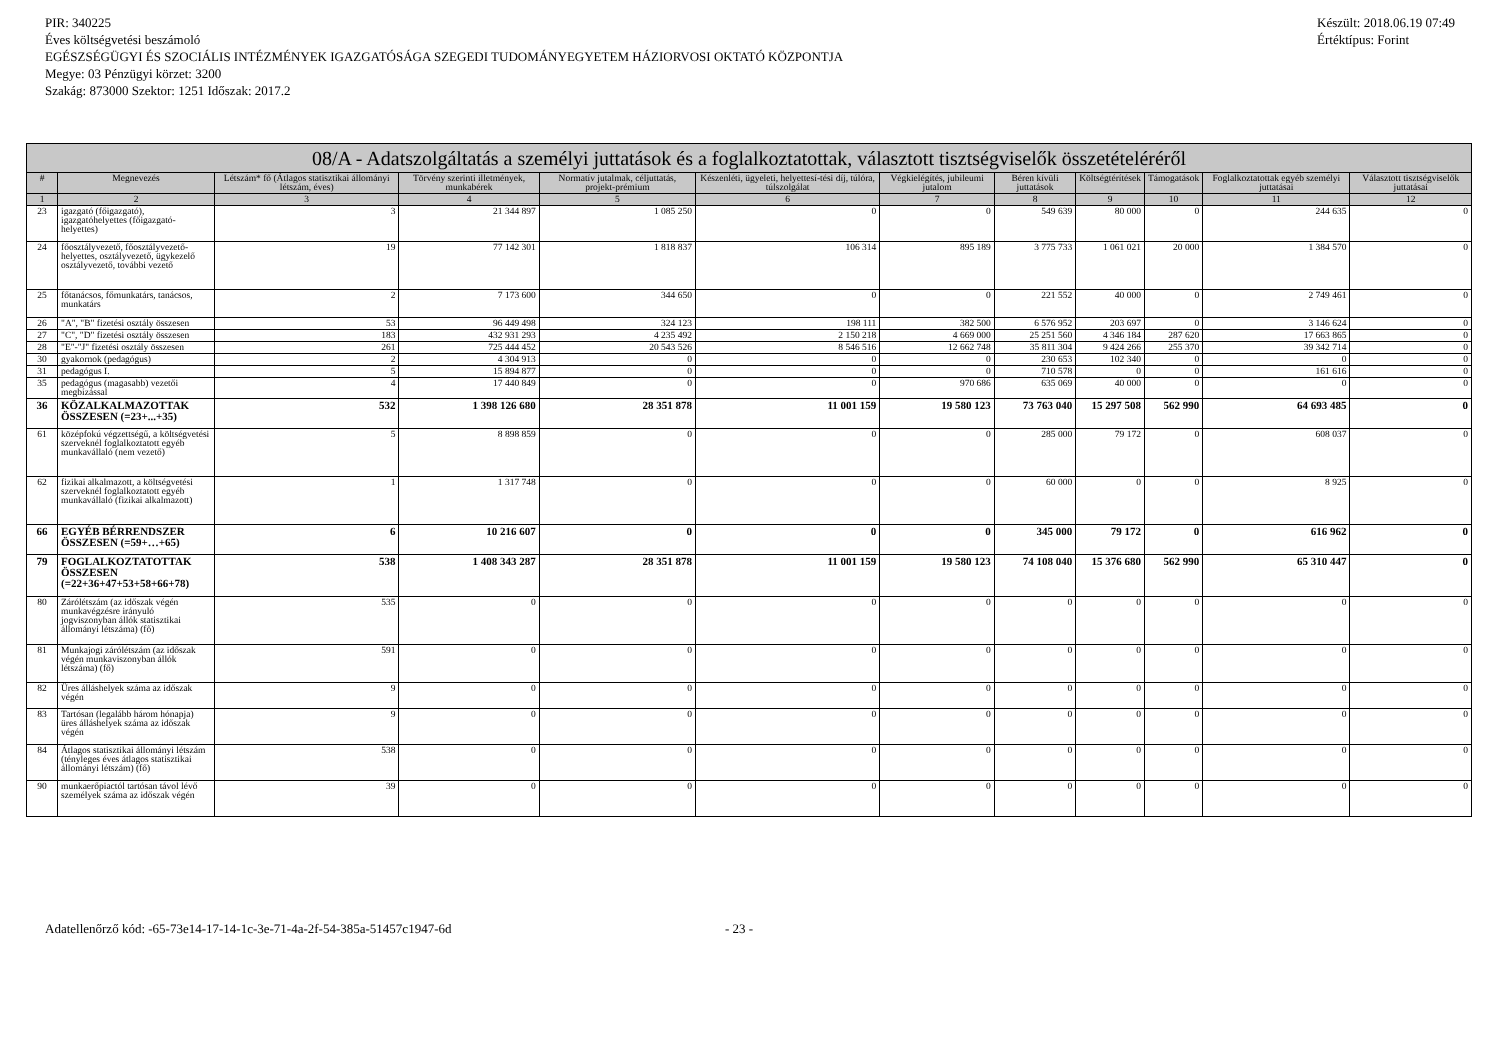PIR: 340225
Éves költségvetési beszámoló
EGÉSZSÉGÜGYI ÉS SZOCIÁLIS INTÉZMÉNYEK IGAZGATÓSÁGA SZEGEDI TUDOMÁNYEGYETEM HÁZIORVOSI OKTATÓ KÖZPONTJA
Megye: 03 Pénzügyi körzet: 3200
Szakág: 873000 Szektor: 1251 Időszak: 2017.2
Készült: 2018.06.19 07:49
Értéktípus: Forint
| 08/A - Adatszolgáltatás a személyi juttatások és a foglalkoztatottak, választott tisztségviselők összetételéréről | | | | | | | | | | | |
| --- | --- | --- | --- | --- | --- | --- | --- | --- | --- | --- | --- |
| # | Megnevezés | Létszám* fő (Átlagos statisztikai állományi létszám, éves) | Törvény szerinti illetmények, munkabérek | Normatív jutalmak, céljuttatás, projekt-prémium | Készenléti, ügyeleti, helyettesí-tési díj, túlóra, túlszolgálat | Végkielégítés, jubileumi jutalom | Béren kívüli juttatások | Költségtérítések | Támogatások | Foglalkoztatottak egyéb személyi juttatásai | Választott tisztségviselők juttatásai |
| 1 | 2 | 3 | 4 | 5 | 6 | 7 | 8 | 9 | 10 | 11 | 12 |
| 23 | igazgató (főigazgató), igazgatóhelyettes (főigazgató-helyettes) | 3 | 21 344 897 | 1 085 250 | 0 | 0 | 549 639 | 80 000 | 0 | 244 635 | 0 |
| 24 | főosztályvezető, főosztályvezető-helyettes, osztályvezető, ügykezelő osztályvezető, további vezető | 19 | 77 142 301 | 1 818 837 | 106 314 | 895 189 | 3 775 733 | 1 061 021 | 20 000 | 1 384 570 | 0 |
| 25 | főtanácsos, főmunkatárs, tanácsos, munkatárs | 2 | 7 173 600 | 344 650 | 0 | 0 | 221 552 | 40 000 | 0 | 2 749 461 | 0 |
| 26 | "A", "B" fizetési osztály összesen | 53 | 96 449 498 | 324 123 | 198 111 | 382 500 | 6 576 952 | 203 697 | 0 | 3 146 624 | 0 |
| 27 | "C", "D" fizetési osztály összesen | 183 | 432 931 293 | 4 235 492 | 2 150 218 | 4 669 000 | 25 251 560 | 4 346 184 | 287 620 | 17 663 865 | 0 |
| 28 | "E"-"J" fizetési osztály összesen | 261 | 725 444 452 | 20 543 526 | 8 546 516 | 12 662 748 | 35 811 304 | 9 424 266 | 255 370 | 39 342 714 | 0 |
| 30 | gyakornok (pedagógus) | 2 | 4 304 913 | 0 | 0 | 0 | 230 653 | 102 340 | 0 | 0 | 0 |
| 31 | pedagógus I. | 5 | 15 894 877 | 0 | 0 | 0 | 710 578 | 0 | 0 | 161 616 | 0 |
| 35 | pedagógus (magasabb) vezetői megbízással | 4 | 17 440 849 | 0 | 0 | 970 686 | 635 069 | 40 000 | 0 | 0 | 0 |
| 36 | KÖZALKALMAZOTTAK ÖSSZESEN (=23+...+35) | 532 | 1 398 126 680 | 28 351 878 | 11 001 159 | 19 580 123 | 73 763 040 | 15 297 508 | 562 990 | 64 693 485 | 0 |
| 61 | középfokú végzettségű, a költségvetési szerveknél foglalkoztatott egyéb munkavállaló (nem vezető) | 5 | 8 898 859 | 0 | 0 | 0 | 285 000 | 79 172 | 0 | 608 037 | 0 |
| 62 | fizikai alkalmazott, a költségvetési szerveknél foglalkoztatott egyéb munkavállaló (fizikai alkalmazott) | 1 | 1 317 748 | 0 | 0 | 0 | 60 000 | 0 | 0 | 8 925 | 0 |
| 66 | EGYÉB BÉRRENDSZER ÖSSZESEN (=59+…+65) | 6 | 10 216 607 | 0 | 0 | 0 | 345 000 | 79 172 | 0 | 616 962 | 0 |
| 79 | FOGLALKOZTATOTTAK ÖSSZESEN (=22+36+47+53+58+66+78) | 538 | 1 408 343 287 | 28 351 878 | 11 001 159 | 19 580 123 | 74 108 040 | 15 376 680 | 562 990 | 65 310 447 | 0 |
| 80 | Zárólétszám (az időszak végén munkavégzésre irányuló jogviszonyban állók statisztikai állományi létszáma) (fő) | 535 | 0 | 0 | 0 | 0 | 0 | 0 | 0 | 0 | 0 |
| 81 | Munkajogi zárólétszám (az időszak végén munkaviszonyban állók létszáma) (fő) | 591 | 0 | 0 | 0 | 0 | 0 | 0 | 0 | 0 | 0 |
| 82 | Üres álláshelyek száma az időszak végén | 9 | 0 | 0 | 0 | 0 | 0 | 0 | 0 | 0 | 0 |
| 83 | Tartósan (legalább három hónapja) üres álláshelyek száma az időszak végén | 9 | 0 | 0 | 0 | 0 | 0 | 0 | 0 | 0 | 0 |
| 84 | Átlagos statisztikai állományi létszám (tényleges éves átlagos statisztikai állományi létszám) (fő) | 538 | 0 | 0 | 0 | 0 | 0 | 0 | 0 | 0 | 0 |
| 90 | munkaerőpiactól tartósan távol lévő személyek száma az időszak végén | 39 | 0 | 0 | 0 | 0 | 0 | 0 | 0 | 0 | 0 |
Adatellenőrző kód: -65-73e14-17-14-1c-3e-71-4a-2f-54-385a-51457c1947-6d - 23 -